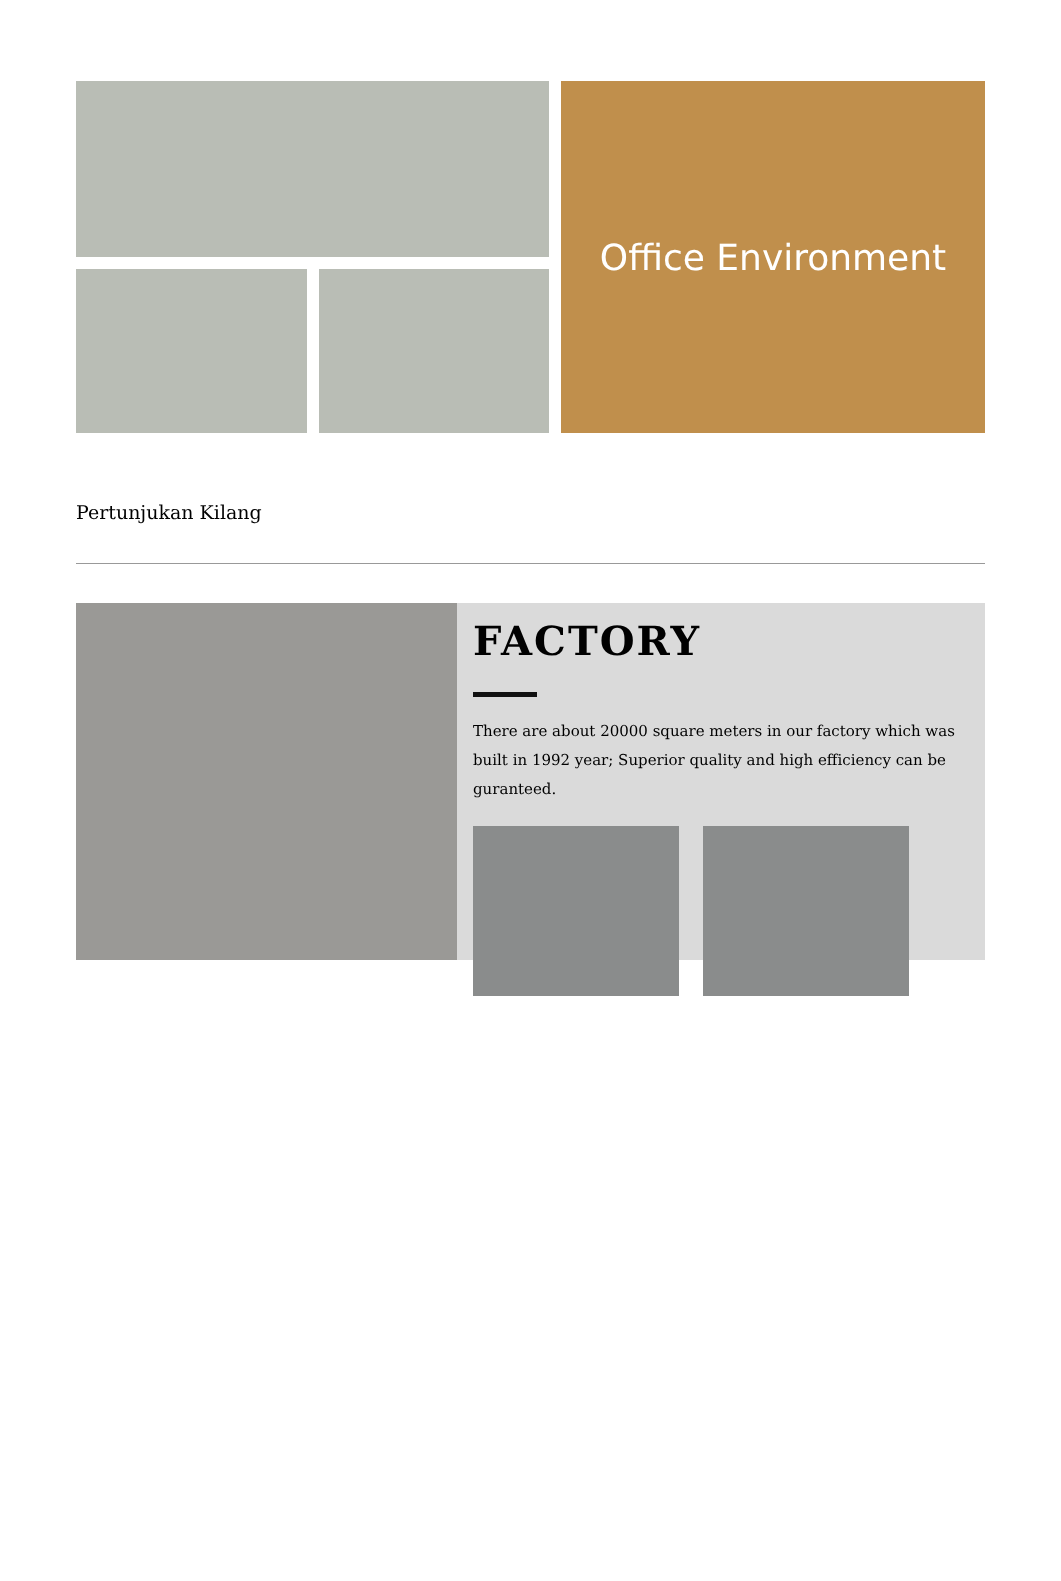Office Environment
Pertunjukan Kilang
FACTORY
There are about 20000 square meters in our factory which was built in 1992 year; Superior quality and high efficiency can be guranteed.